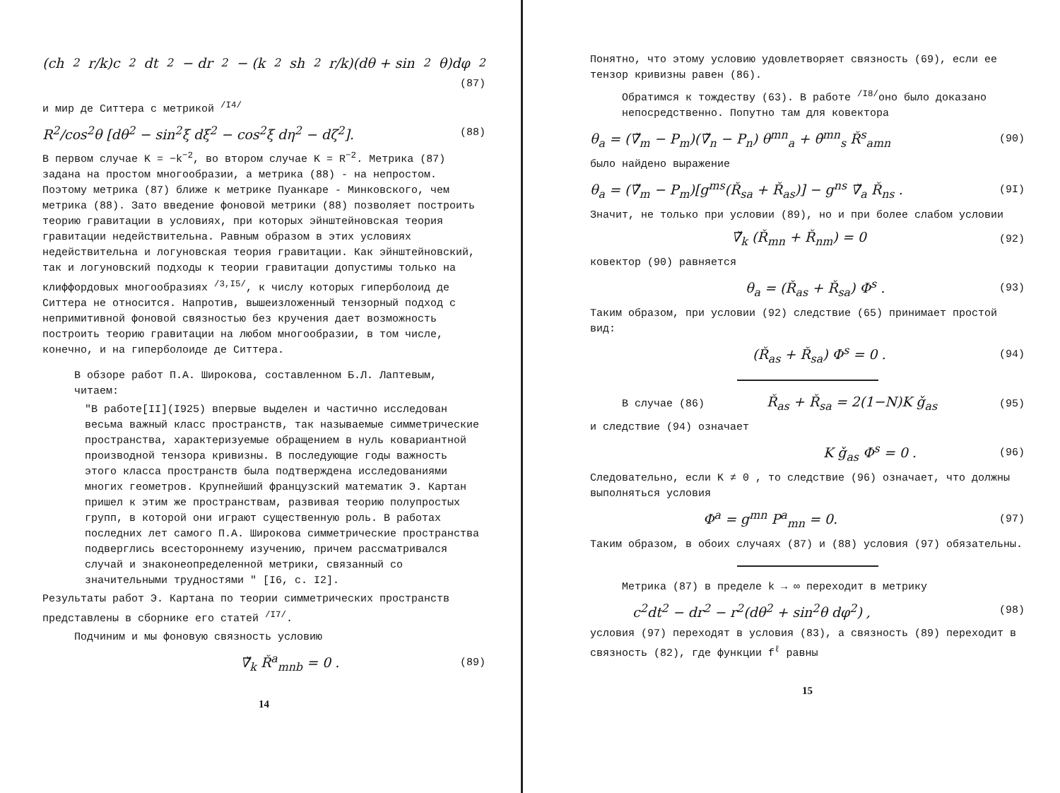(ch<sup>2</sup>r/k)c<sup>2</sup>dt<sup>2</sup> − dr<sup>2</sup> − (k<sup>2</sup>sh<sup>2</sup>r/k)(dθ + sin<sup>2</sup>θ)dφ<sup>2</sup>
(87)
и мир де Ситтера с метрикой <sup>/I4/</sup>
R<sup>2</sup>/cos<sup>2</sup>θ [dθ<sup>2</sup> − sin<sup>2</sup>ξ dξ<sup>2</sup> − cos<sup>2</sup>ξ dη<sup>2</sup> − dζ<sup>2</sup>]. (88)
В первом случае K = −k<sup>−2</sup>, во втором случае K = R<sup>−2</sup>. Метрика (87) задана на простом многообразии, а метрика (88) - на непростом. Поэтому метрика (87) ближе к метрике Пуанкаре - Минковского, чем метрика (88). Зато введение фоновой метрики (88) позволяет построить теорию гравитации в условиях, при которых эйнштейновская теория гравитации недействительна. Равным образом в этих условиях недействительна и логуновская теория гравитации. Как эйнштейновский, так и логуновский подходы к теории гравитации допустимы только на клиффордовых многообразиях <sup>/3,I5/</sup>, к числу которых гиперболоид де Ситтера не относится. Напротив, вышеизложенный тензорный подход с непримитивной фоновой связностью без кручения дает возможность построить теорию гравитации на любом многообразии, в том числе, конечно, и на гиперболоиде де Ситтера.
В обзоре работ П.А. Широкова, составленном Б.Л. Лаптевым, читаем:
"В работе[II](I925) впервые выделен и частично исследован весьма важный класс пространств, так называемые симметрические пространства, характеризуемые обращением в нуль ковариантной производной тензора кривизны. В последующие годы важность этого класса пространств была подтверждена исследованиями многих геометров. Крупнейший французский математик Э. Картан пришел к этим же пространствам, развивая теорию полупростых групп, в которой они играют существенную роль. В работах последних лет самого П.А. Широкова симметрические пространства подверглись всестороннему изучению, причем рассматривался случай и знаконеопределенной метрики, связанный со значительными трудностями " [I6, с. I2].
Результаты работ Э. Картана по теории симметрических пространств представлены в сборнике его статей <sup>/I7/</sup>.
Подчиним и мы фоновую связность условию
∇̌<sub>k</sub> Ř<sup>a</sup><sub>mnb</sub> = 0 . (89)
14
Понятно, что этому условию удовлетворяет связность (69), если ее тензор кривизны равен (86).
Обратимся к тождеству (63). В работе <sup>/I8/</sup>оно было доказано непосредственно. Попутно там для ковектора
θ<sub>a</sub> = (∇̌<sub>m</sub> − P<sub>m</sub>)(∇̌<sub>n</sub> − P<sub>n</sub>) θ<sup>mn</sup><sub>a</sub> + θ̇<sup>mn</sup><sub>s</sub> Ř<sup>s</sup><sub>amn</sub> (90)
было найдено выражение
θ<sub>a</sub> = (∇̌<sub>m</sub> − P<sub>m</sub>)[g<sup>ms</sup>(Ř<sub>sa</sub> + Ř<sub>as</sub>)] − g<sup>ns</sup> ∇̌<sub>a</sub> Ř<sub>ns</sub> . (9I)
Значит, не только при условии (89), но и при более слабом условии
∇̌<sub>k</sub> (Ř<sub>mn</sub> + Ř<sub>nm</sub>) = 0 (92)
ковектор (90) равняется
θ<sub>a</sub> = (Ř<sub>as</sub> + Ř<sub>sa</sub>) Φ<sup>s</sup> . (93)
Таким образом, при условии (92) следствие (65) принимает простой вид:
(Ř<sub>as</sub> + Ř<sub>sa</sub>) Φ<sup>s</sup> = 0 . (94)
В случае (86) Ř<sub>as</sub> + Ř<sub>sa</sub> = 2(1−N)K ǧ<sub>as</sub> (95)
и следствие (94) означает
K ǧ<sub>as</sub> Φ<sup>s</sup> = 0 . (96)
Следовательно, если K ≠ 0 , то следствие (96) означает, что должны выполняться условия
Φ<sup>a</sup> = g<sup>mn</sup> P<sup>a</sup><sub>mn</sub> = 0. (97)
Таким образом, в обоих случаях (87) и (88) условия (97) обязательны.
Метрика (87) в пределе k → ∞ переходит в метрику
c<sup>2</sup>dt<sup>2</sup> − dr<sup>2</sup> − r<sup>2</sup>(dθ<sup>2</sup> + sin<sup>2</sup>θ dφ<sup>2</sup>) , (98)
условия (97) переходят в условия (83), а связность (89) переходит в связность (82), где функции f<sup>ℓ</sup> равны
15